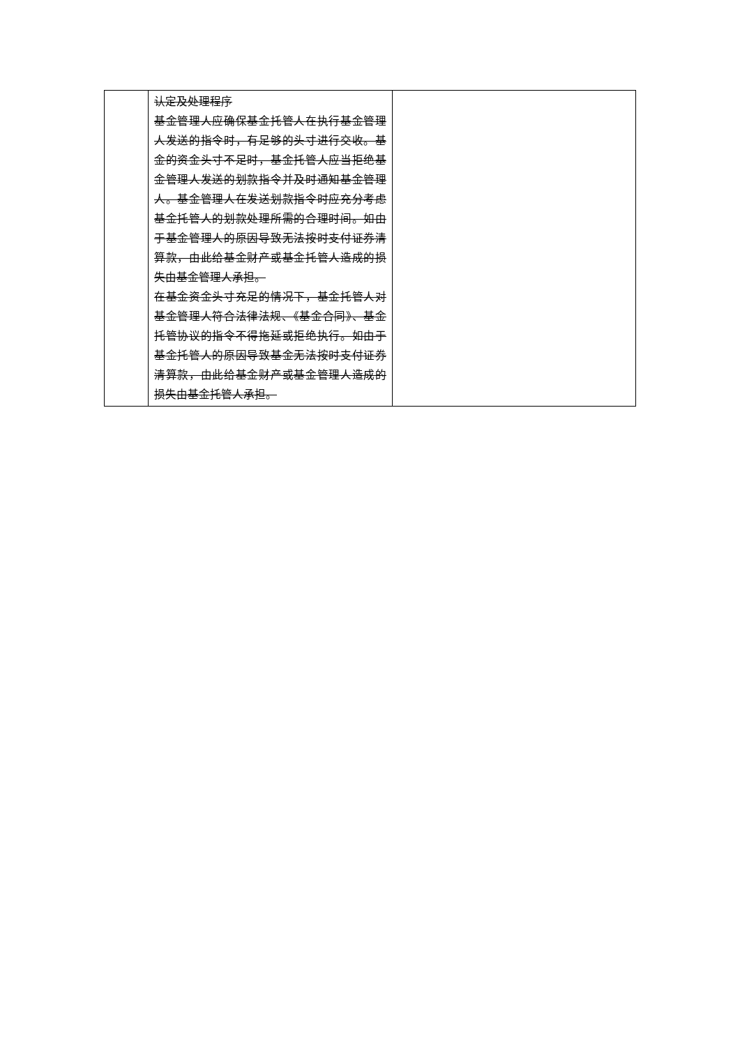| | 认定及处理程序 基金管理人应确保基金托管人在执行基金管理人发送的指令时，有足够的头寸进行交收。基金的资金头寸不足时，基金托管人应当拒绝基金管理人发送的划款指令并及时通知基金管理人。基金管理人在发送划款指令时应充分考虑基金托管人的划款处理所需的合理时间。如由于基金管理人的原因导致无法按时支付证券清算款，由此给基金财产或基金托管人造成的损失由基金管理人承担。 在基金资金头寸充足的情况下，基金托管人对基金管理人符合法律法规、《基金合同》、基金托管协议的指令不得拖延或拒绝执行。如由于基金托管人的原因导致基金无法按时支付证券清算款，由此给基金财产或基金管理人造成的损失由基金托管人承担。 | |